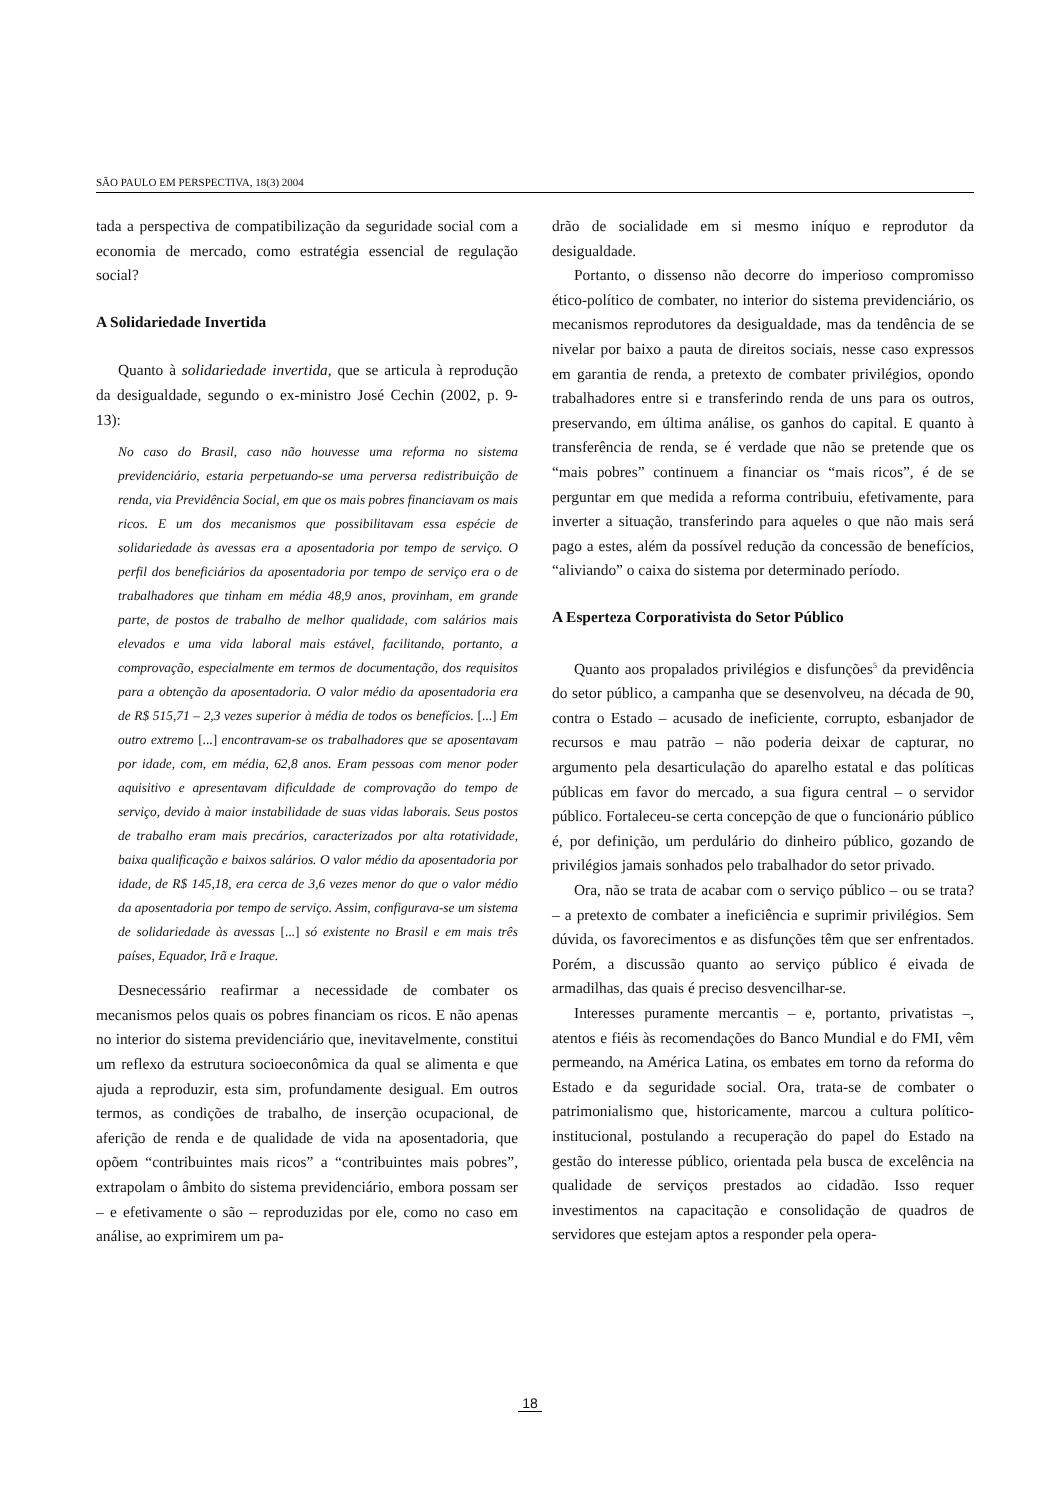SÃO PAULO EM PERSPECTIVA, 18(3) 2004
tada a perspectiva de compatibilização da seguridade social com a economia de mercado, como estratégia essencial de regulação social?
A Solidariedade Invertida
Quanto à solidariedade invertida, que se articula à reprodução da desigualdade, segundo o ex-ministro José Cechin (2002, p. 9-13):
No caso do Brasil, caso não houvesse uma reforma no sistema previdenciário, estaria perpetuando-se uma perversa redistribuição de renda, via Previdência Social, em que os mais pobres financiavam os mais ricos. E um dos mecanismos que possibilitavam essa espécie de solidariedade às avessas era a aposentadoria por tempo de serviço. O perfil dos beneficiários da aposentadoria por tempo de serviço era o de trabalhadores que tinham em média 48,9 anos, provinham, em grande parte, de postos de trabalho de melhor qualidade, com salários mais elevados e uma vida laboral mais estável, facilitando, portanto, a comprovação, especialmente em termos de documentação, dos requisitos para a obtenção da aposentadoria. O valor médio da aposentadoria era de R$ 515,71 – 2,3 vezes superior à média de todos os benefícios. [...] Em outro extremo [...] encontravam-se os trabalhadores que se aposentavam por idade, com, em média, 62,8 anos. Eram pessoas com menor poder aquisitivo e apresentavam dificuldade de comprovação do tempo de serviço, devido à maior instabilidade de suas vidas laborais. Seus postos de trabalho eram mais precários, caracterizados por alta rotatividade, baixa qualificação e baixos salários. O valor médio da aposentadoria por idade, de R$ 145,18, era cerca de 3,6 vezes menor do que o valor médio da aposentadoria por tempo de serviço. Assim, configurava-se um sistema de solidariedade às avessas [...] só existente no Brasil e em mais três países, Equador, Irã e Iraque.
Desnecessário reafirmar a necessidade de combater os mecanismos pelos quais os pobres financiam os ricos. E não apenas no interior do sistema previdenciário que, inevitavelmente, constitui um reflexo da estrutura socioeconômica da qual se alimenta e que ajuda a reproduzir, esta sim, profundamente desigual. Em outros termos, as condições de trabalho, de inserção ocupacional, de aferição de renda e de qualidade de vida na aposentadoria, que opõem “contribuintes mais ricos” a “contribuintes mais pobres”, extrapolam o âmbito do sistema previdenciário, embora possam ser – e efetivamente o são – reproduzidas por ele, como no caso em análise, ao exprimirem um pa-
drão de socialidade em si mesmo iníquo e reprodutor da desigualdade.
Portanto, o dissenso não decorre do imperioso compromisso ético-político de combater, no interior do sistema previdenciário, os mecanismos reprodutores da desigualdade, mas da tendência de se nivelar por baixo a pauta de direitos sociais, nesse caso expressos em garantia de renda, a pretexto de combater privilégios, opondo trabalhadores entre si e transferindo renda de uns para os outros, preservando, em última análise, os ganhos do capital. E quanto à transferência de renda, se é verdade que não se pretende que os “mais pobres” continuem a financiar os “mais ricos”, é de se perguntar em que medida a reforma contribuiu, efetivamente, para inverter a situação, transferindo para aqueles o que não mais será pago a estes, além da possível redução da concessão de benefícios, “aliviando” o caixa do sistema por determinado período.
A Esperteza Corporativista do Setor Público
Quanto aos propalados privilégios e disfunções<sup>5</sup> da previdência do setor público, a campanha que se desenvolveu, na década de 90, contra o Estado – acusado de ineficiente, corrupto, esbanjador de recursos e mau patrão – não poderia deixar de capturar, no argumento pela desarticulação do aparelho estatal e das políticas públicas em favor do mercado, a sua figura central – o servidor público. Fortaleceu-se certa concepção de que o funcionário público é, por definição, um perdulário do dinheiro público, gozando de privilégios jamais sonhados pelo trabalhador do setor privado.
Ora, não se trata de acabar com o serviço público – ou se trata? – a pretexto de combater a ineficiência e suprimir privilégios. Sem dúvida, os favorecimentos e as disfunções têm que ser enfrentados. Porém, a discussão quanto ao serviço público é eivada de armadilhas, das quais é preciso desvencilhar-se.
Interesses puramente mercantis – e, portanto, privatistas –, atentos e fiéis às recomendações do Banco Mundial e do FMI, vêm permeando, na América Latina, os embates em torno da reforma do Estado e da seguridade social. Ora, trata-se de combater o patrimonialismo que, historicamente, marcou a cultura político-institucional, postulando a recuperação do papel do Estado na gestão do interesse público, orientada pela busca de excelência na qualidade de serviços prestados ao cidadão. Isso requer investimentos na capacitação e consolidação de quadros de servidores que estejam aptos a responder pela opera-
18